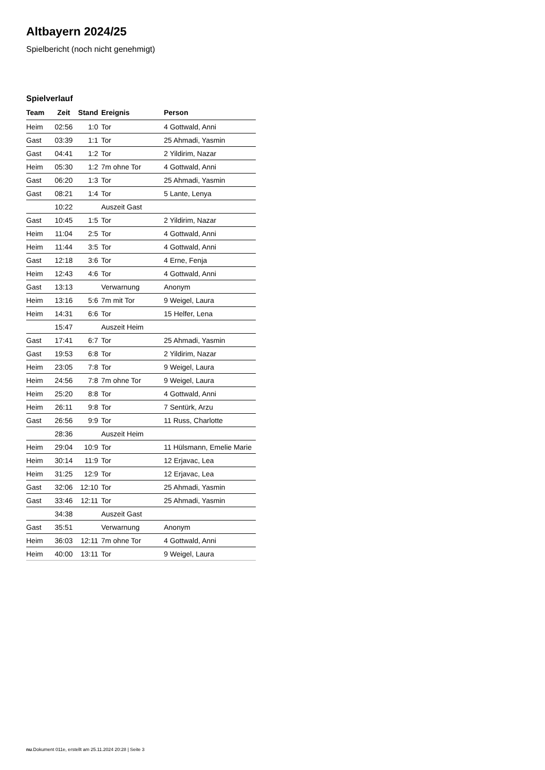Altbayern 2024/25
Spielbericht (noch nicht genehmigt)
Spielverlauf
| Team | Zeit | Stand | Ereignis | Person |
| --- | --- | --- | --- | --- |
| Heim | 02:56 | 1:0 | Tor | 4 Gottwald, Anni |
| Gast | 03:39 | 1:1 | Tor | 25 Ahmadi, Yasmin |
| Gast | 04:41 | 1:2 | Tor | 2 Yildirim, Nazar |
| Heim | 05:30 | 1:2 | 7m ohne Tor | 4 Gottwald, Anni |
| Gast | 06:20 | 1:3 | Tor | 25 Ahmadi, Yasmin |
| Gast | 08:21 | 1:4 | Tor | 5 Lante, Lenya |
| | 10:22 | | Auszeit Gast | |
| Gast | 10:45 | 1:5 | Tor | 2 Yildirim, Nazar |
| Heim | 11:04 | 2:5 | Tor | 4 Gottwald, Anni |
| Heim | 11:44 | 3:5 | Tor | 4 Gottwald, Anni |
| Gast | 12:18 | 3:6 | Tor | 4 Erne, Fenja |
| Heim | 12:43 | 4:6 | Tor | 4 Gottwald, Anni |
| Gast | 13:13 | | Verwarnung | Anonym |
| Heim | 13:16 | 5:6 | 7m mit Tor | 9 Weigel, Laura |
| Heim | 14:31 | 6:6 | Tor | 15 Helfer, Lena |
| | 15:47 | | Auszeit Heim | |
| Gast | 17:41 | 6:7 | Tor | 25 Ahmadi, Yasmin |
| Gast | 19:53 | 6:8 | Tor | 2 Yildirim, Nazar |
| Heim | 23:05 | 7:8 | Tor | 9 Weigel, Laura |
| Heim | 24:56 | 7:8 | 7m ohne Tor | 9 Weigel, Laura |
| Heim | 25:20 | 8:8 | Tor | 4 Gottwald, Anni |
| Heim | 26:11 | 9:8 | Tor | 7 Sentürk, Arzu |
| Gast | 26:56 | 9:9 | Tor | 11 Russ, Charlotte |
| | 28:36 | | Auszeit Heim | |
| Heim | 29:04 | 10:9 | Tor | 11 Hülsmann, Emelie Marie |
| Heim | 30:14 | 11:9 | Tor | 12 Erjavac, Lea |
| Heim | 31:25 | 12:9 | Tor | 12 Erjavac, Lea |
| Gast | 32:06 | 12:10 | Tor | 25 Ahmadi, Yasmin |
| Gast | 33:46 | 12:11 | Tor | 25 Ahmadi, Yasmin |
| | 34:38 | | Auszeit Gast | |
| Gast | 35:51 | | Verwarnung | Anonym |
| Heim | 36:03 | 12:11 | 7m ohne Tor | 4 Gottwald, Anni |
| Heim | 40:00 | 13:11 | Tor | 9 Weigel, Laura |
nu.Dokument 011e, erstellt am 25.11.2024 20:28 | Seite 3